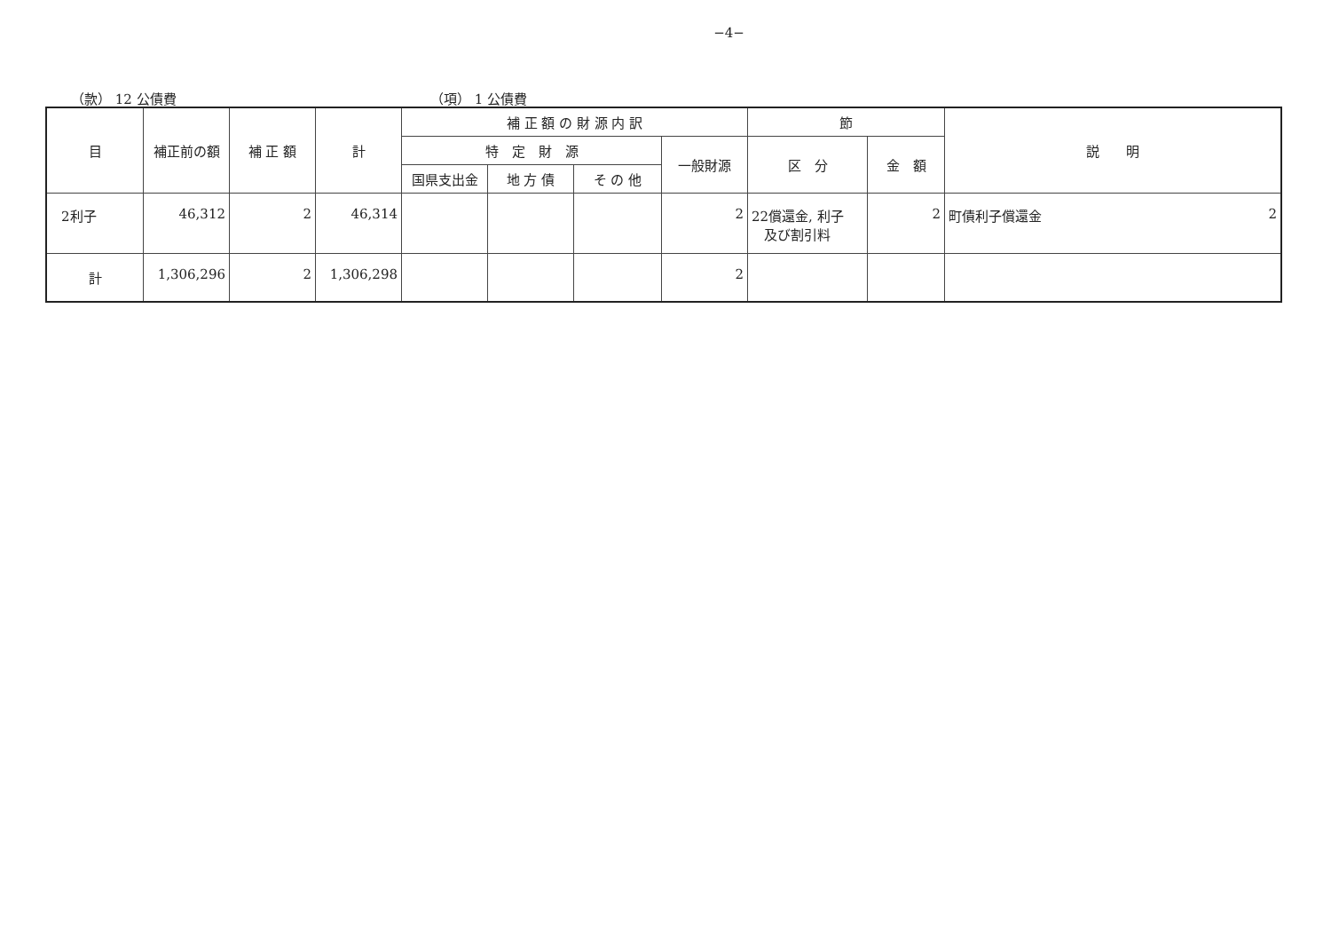−4−
（款） 12 公債費 （項） 1 公債費
| 目 | 補正前の額 | 補 正 額 | 計 | 補 正 額 の 財 源 内 訳 | | | | 節 | | 説 明 |
| --- | --- | --- | --- | --- | --- | --- | --- | --- | --- | --- |
| | | | | 特 定 財 源 | | | 一般財源 | 区 分 | 金 額 | |
| | | | | 国県支出金 | 地 方 債 | そ の 他 | | | | |
| 2利子 | 46,312 | 2 | 46,314 | | | | 2 | 22償還金, 利子 及び割引料 | 2 | 町債利子償還金 2 |
| 計 | 1,306,296 | 2 | 1,306,298 | | | | 2 | | | |